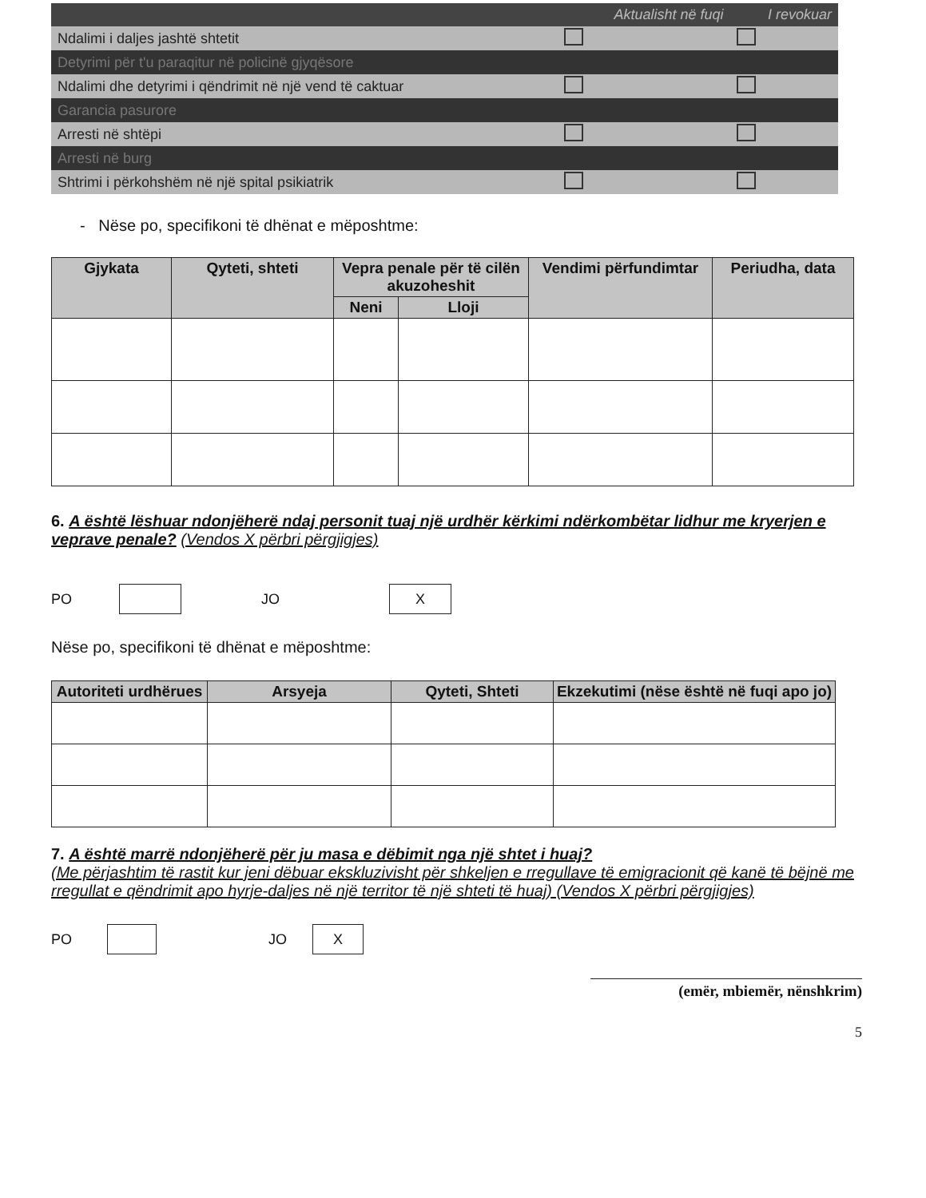| | Aktualisht në fuqi | I revokuar |
| --- | --- | --- |
| Ndalimi i daljes jashtë shtetit | | |
| Detyrimi për t'u paraqitur në policinë gjyqësore | | |
| Ndalimi dhe detyrimi i qëndrimit në një vend të caktuar | | |
| Garancia pasurore | | |
| Arresti në shtëpi | | |
| Arresti në burg | | |
| Shtrimi i përkohshëm në një spital psikiatrik | | |
- Nëse po, specifikoni të dhënat e mëposhtme:
| Gjykata | Qyteti, shteti | Vepra penale për të cilën akuzoheshit | | Vendimi përfundimtar | Periudha, data |
| --- | --- | --- | --- | --- | --- |
| | | Neni | Lloji | | |
6. A është lëshuar ndonjëherë ndaj personit tuaj një urdhër kërkimi ndërkombëtar lidhur me kryerjen e veprave penale? (Vendos X përbri përgjigjes)
PO JO X
Nëse po, specifikoni të dhënat e mëposhtme:
| Autoriteti urdhërues | Arsyeja | Qyteti, Shteti | Ekzekutimi (nëse është në fuqi apo jo) |
| --- | --- | --- | --- |
7. A është marrë ndonjëherë për ju masa e dëbimit nga një shtet i huaj?
(Me përjashtim të rastit kur jeni dëbuar ekskluzivisht për shkeljen e rregullave të emigracionit që kanë të bëjnë me rregullat e qëndrimit apo hyrje-daljes në një territor të një shteti të huaj) (Vendos X përbri përgjigjes)
PO JO X
(emër, mbiemër, nënshkrim)
5